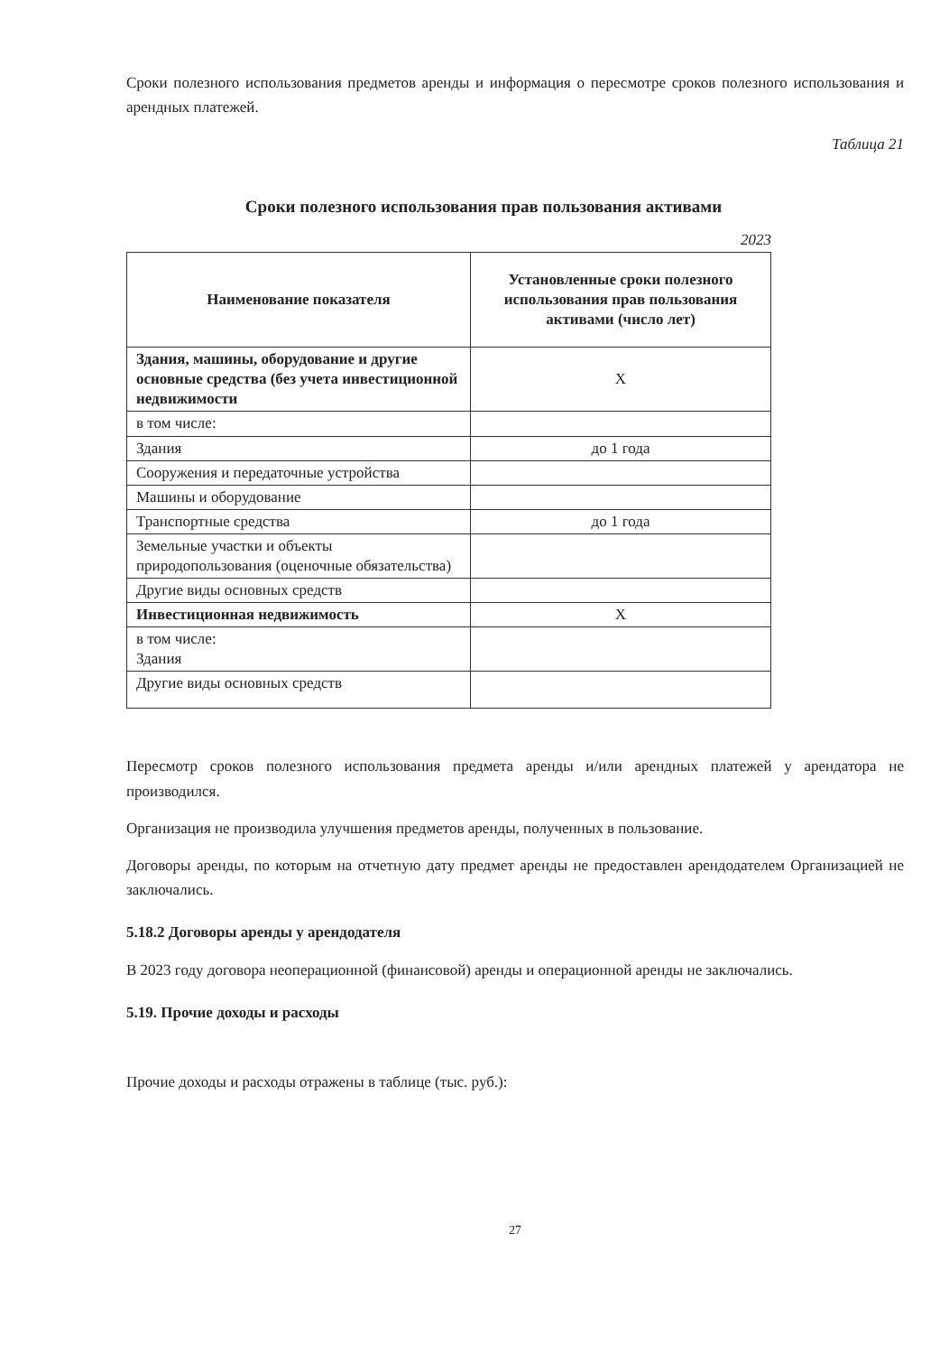Сроки полезного использования предметов аренды и информация о пересмотре сроков полезного использования и арендных платежей.
Таблица 21
Сроки полезного использования прав пользования активами
2023
| Наименование показателя | Установленные сроки полезного использования прав пользования активами (число лет) |
| --- | --- |
| Здания, машины, оборудование и другие основные средства (без учета инвестиционной недвижимости | Х |
| в том числе: | |
| Здания | до 1 года |
| Сооружения и передаточные устройства | |
| Машины и оборудование | |
| Транспортные средства | до 1 года |
| Земельные участки и объекты природопользования (оценочные обязательства) | |
| Другие виды основных средств | |
| Инвестиционная недвижимость | Х |
| в том числе: Здания | |
| Другие виды основных средств | |
Пересмотр сроков полезного использования предмета аренды и/или арендных платежей у арендатора не производился.
Организация не производила улучшения предметов аренды, полученных в пользование.
Договоры аренды, по которым на отчетную дату предмет аренды не предоставлен арендодателем Организацией не заключались.
5.18.2 Договоры аренды у арендодателя
В 2023 году договора неоперационной (финансовой) аренды и операционной аренды не заключались.
5.19. Прочие доходы и расходы
Прочие доходы и расходы отражены в таблице (тыс. руб.):
27